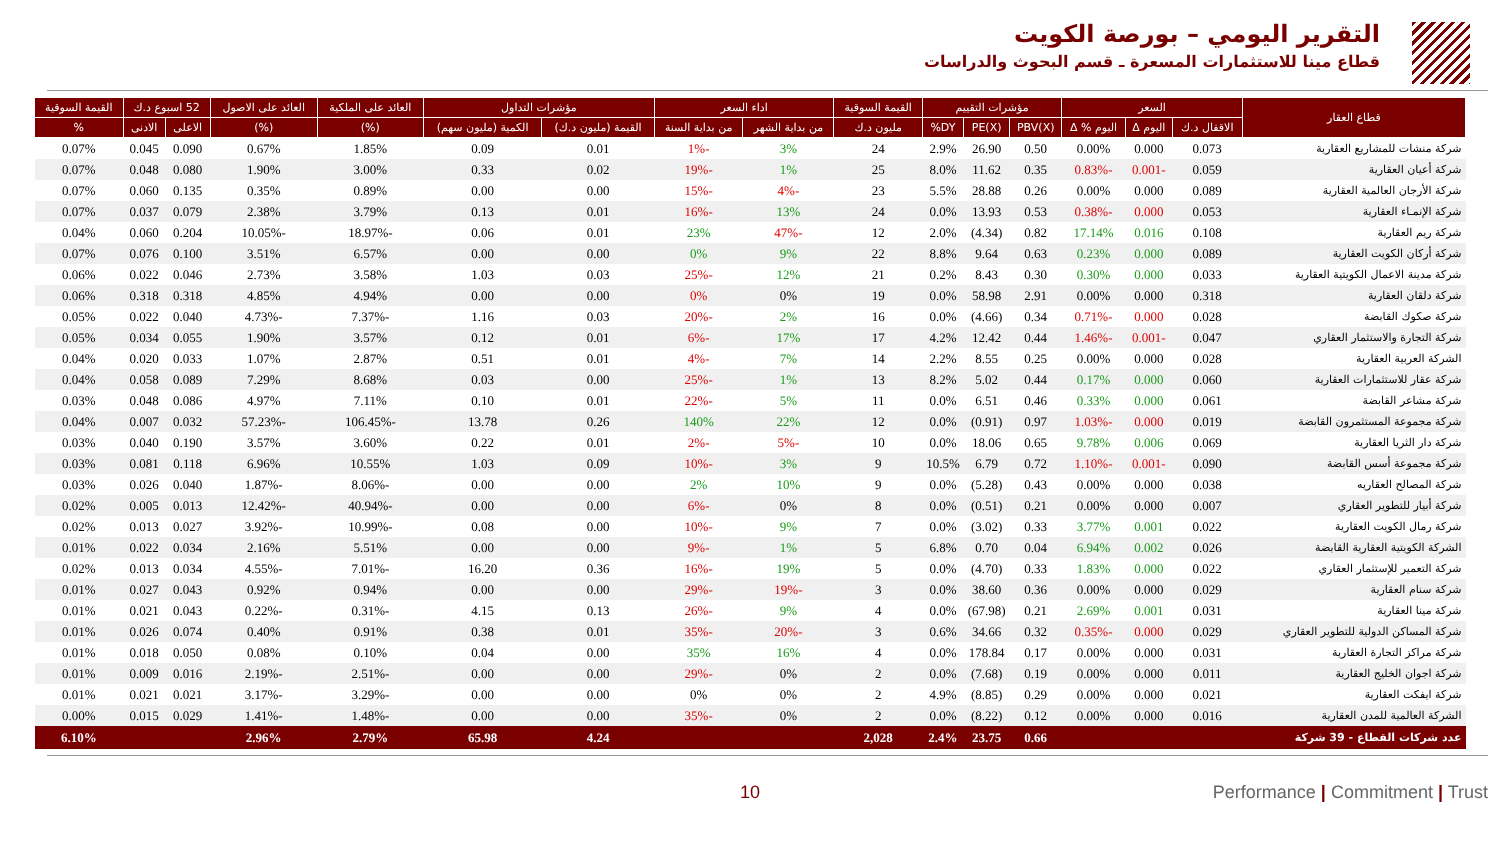التقرير اليومي – بورصة الكويت
قطاع مينا للاستثمارات المسعرة ـ قسم البحوث والدراسات
| قطاع العقار | السعر | | | مؤشرات التقييم | | | القيمة السوقية | اداء السعر | | مؤشرات التداول | | العائد على الملكية | العائد على الاصول | 52 اسبوع د.ك | | القيمة السوقية |
| --- | --- | --- | --- | --- | --- | --- | --- | --- | --- | --- | --- | --- | --- | --- | --- | --- |
| | الاقفال د.ك | اليوم Δ | اليوم % Δ | PBV(X) | PE(X) | DY% | مليون د.ك | من بداية الشهر | من بداية السنة | القيمة (مليون د.ك) | الكمية (مليون سهم) | (%) | (%) | الاعلى | الادنى | % |
| شركة منشات للمشاريع العقارية | 0.073 | 0.000 | 0.00% | 0.50 | 26.90 | 2.9% | 24 | 3% | -1% | 0.01 | 0.09 | 1.85% | 0.67% | 0.090 | 0.045 | 0.07% |
| شركة أعيان العقارية | 0.059 | -0.001 | -0.83% | 0.35 | 11.62 | 8.0% | 25 | 1% | -19% | 0.02 | 0.33 | 3.00% | 1.90% | 0.080 | 0.048 | 0.07% |
| شركة الأرجان العالمية العقارية | 0.089 | 0.000 | 0.00% | 0.26 | 28.88 | 5.5% | 23 | -4% | -15% | 0.00 | 0.00 | 0.89% | 0.35% | 0.135 | 0.060 | 0.07% |
| شركة الإنمـاء العقارية | 0.053 | 0.000 | -0.38% | 0.53 | 13.93 | 0.0% | 24 | 13% | -16% | 0.01 | 0.13 | 3.79% | 2.38% | 0.079 | 0.037 | 0.07% |
| شركة ريم العقارية | 0.108 | 0.016 | 17.14% | 0.82 | (4.34) | 2.0% | 12 | -47% | 23% | 0.01 | 0.06 | -18.97% | -10.05% | 0.204 | 0.060 | 0.04% |
| شركة أركان الكويت العقارية | 0.089 | 0.000 | 0.23% | 0.63 | 9.64 | 8.8% | 22 | 9% | 0% | 0.00 | 0.00 | 6.57% | 3.51% | 0.100 | 0.076 | 0.07% |
| شركة مدينة الاعمال الكويتية العقارية | 0.033 | 0.000 | 0.30% | 0.30 | 8.43 | 0.2% | 21 | 12% | -25% | 0.03 | 1.03 | 3.58% | 2.73% | 0.046 | 0.022 | 0.06% |
| شركة دلقان العقارية | 0.318 | 0.000 | 0.00% | 2.91 | 58.98 | 0.0% | 19 | 0% | 0% | 0.00 | 0.00 | 4.94% | 4.85% | 0.318 | 0.318 | 0.06% |
| شركة صكوك القابضة | 0.028 | 0.000 | -0.71% | 0.34 | (4.66) | 0.0% | 16 | 2% | -20% | 0.03 | 1.16 | -7.37% | -4.73% | 0.040 | 0.022 | 0.05% |
| شركة التجارة والاستثمار العقاري | 0.047 | -0.001 | -1.46% | 0.44 | 12.42 | 4.2% | 17 | 17% | -6% | 0.01 | 0.12 | 3.57% | 1.90% | 0.055 | 0.034 | 0.05% |
| الشركة العربية العقارية | 0.028 | 0.000 | 0.00% | 0.25 | 8.55 | 2.2% | 14 | 7% | -4% | 0.01 | 0.51 | 2.87% | 1.07% | 0.033 | 0.020 | 0.04% |
| شركة عقار للاستثمارات العقارية | 0.060 | 0.000 | 0.17% | 0.44 | 5.02 | 8.2% | 13 | 1% | -25% | 0.00 | 0.03 | 8.68% | 7.29% | 0.089 | 0.058 | 0.04% |
| شركة مشاعر القابضة | 0.061 | 0.000 | 0.33% | 0.46 | 6.51 | 0.0% | 11 | 5% | -22% | 0.01 | 0.10 | 7.11% | 4.97% | 0.086 | 0.048 | 0.03% |
| شركة مجموعة المستثمرون القابضة | 0.019 | 0.000 | -1.03% | 0.97 | (0.91) | 0.0% | 12 | 22% | 140% | 0.26 | 13.78 | -106.45% | -57.23% | 0.032 | 0.007 | 0.04% |
| شركة دار الثريا العقارية | 0.069 | 0.006 | 9.78% | 0.65 | 18.06 | 0.0% | 10 | -5% | -2% | 0.01 | 0.22 | 3.60% | 3.57% | 0.190 | 0.040 | 0.03% |
| شركة مجموعة أسس القابضة | 0.090 | -0.001 | -1.10% | 0.72 | 6.79 | 10.5% | 9 | 3% | -10% | 0.09 | 1.03 | 10.55% | 6.96% | 0.118 | 0.081 | 0.03% |
| شركة المصالح العقاريه | 0.038 | 0.000 | 0.00% | 0.43 | (5.28) | 0.0% | 9 | 10% | 2% | 0.00 | 0.00 | -8.06% | -1.87% | 0.040 | 0.026 | 0.03% |
| شركة أبيار للتطوير العقاري | 0.007 | 0.000 | 0.00% | 0.21 | (0.51) | 0.0% | 8 | 0% | -6% | 0.00 | 0.00 | -40.94% | -12.42% | 0.013 | 0.005 | 0.02% |
| شركة رمال الكويت العقارية | 0.022 | 0.001 | 3.77% | 0.33 | (3.02) | 0.0% | 7 | 9% | -10% | 0.00 | 0.08 | -10.99% | -3.92% | 0.027 | 0.013 | 0.02% |
| الشركة الكويتية العقارية القابضة | 0.026 | 0.002 | 6.94% | 0.04 | 0.70 | 6.8% | 5 | 1% | -9% | 0.00 | 0.00 | 5.51% | 2.16% | 0.034 | 0.022 | 0.01% |
| شركة التعمير للإستثمار العقاري | 0.022 | 0.000 | 1.83% | 0.33 | (4.70) | 0.0% | 5 | 19% | -16% | 0.36 | 16.20 | -7.01% | -4.55% | 0.034 | 0.013 | 0.02% |
| شركة سنام العقارية | 0.029 | 0.000 | 0.00% | 0.36 | 38.60 | 0.0% | 3 | -19% | -29% | 0.00 | 0.00 | 0.94% | 0.92% | 0.043 | 0.027 | 0.01% |
| شركة مينا العقارية | 0.031 | 0.001 | 2.69% | 0.21 | (67.98) | 0.0% | 4 | 9% | -26% | 0.13 | 4.15 | -0.31% | -0.22% | 0.043 | 0.021 | 0.01% |
| شركة المساكن الدولية للتطوير العقاري | 0.029 | 0.000 | -0.35% | 0.32 | 34.66 | 0.6% | 3 | -20% | -35% | 0.01 | 0.38 | 0.91% | 0.40% | 0.074 | 0.026 | 0.01% |
| شركة مراكز التجارة العقارية | 0.031 | 0.000 | 0.00% | 0.17 | 178.84 | 0.0% | 4 | 16% | 35% | 0.00 | 0.04 | 0.10% | 0.08% | 0.050 | 0.018 | 0.01% |
| شركة اجوان الخليج العقارية | 0.011 | 0.000 | 0.00% | 0.19 | (7.68) | 0.0% | 2 | 0% | -29% | 0.00 | 0.00 | -2.51% | -2.19% | 0.016 | 0.009 | 0.01% |
| شركة ايفكت العقارية | 0.021 | 0.000 | 0.00% | 0.29 | (8.85) | 4.9% | 2 | 0% | 0% | 0.00 | 0.00 | -3.29% | -3.17% | 0.021 | 0.021 | 0.01% |
| الشركة العالمية للمدن العقارية | 0.016 | 0.000 | 0.00% | 0.12 | (8.22) | 0.0% | 2 | 0% | -35% | 0.00 | 0.00 | -1.48% | -1.41% | 0.029 | 0.015 | 0.00% |
| عدد شركات القطاع - 39 شركة | | | | 0.66 | 23.75 | 2.4% | 2,028 | | | 4.24 | 65.98 | 2.79% | 2.96% | | | 6.10% |
10 Performance | Commitment | Trust